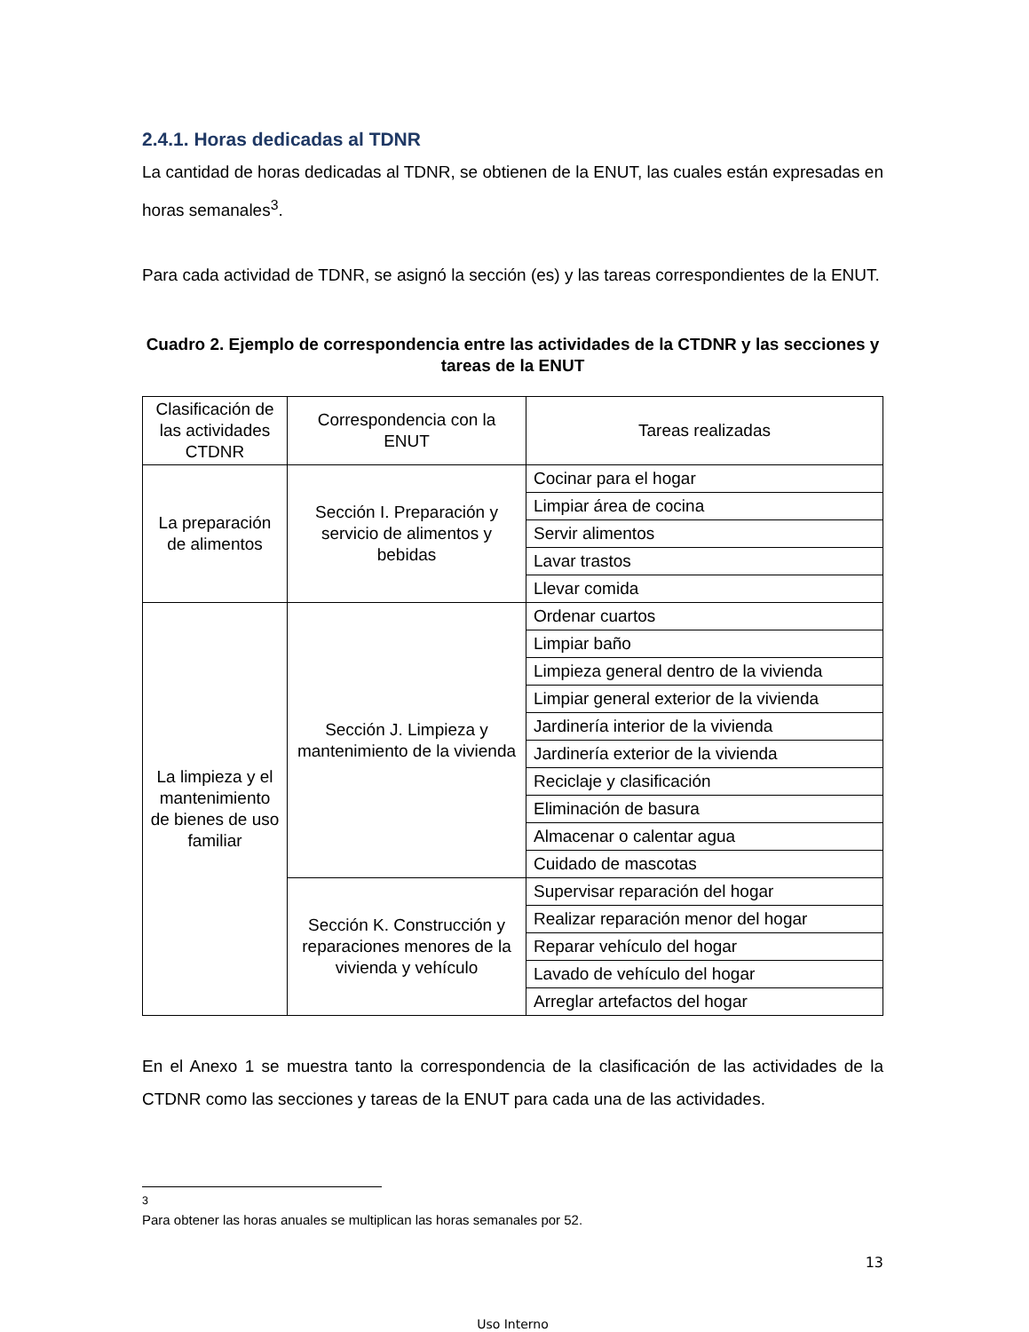2.4.1. Horas dedicadas al TDNR
La cantidad de horas dedicadas al TDNR, se obtienen de la ENUT, las cuales están expresadas en horas semanales<sup>3</sup>.
Para cada actividad de TDNR, se asignó la sección (es) y las tareas correspondientes de la ENUT.
Cuadro 2. Ejemplo de correspondencia entre las actividades de la CTDNR y las secciones y tareas de la ENUT
| Clasificación de las actividades CTDNR | Correspondencia con la ENUT | Tareas realizadas |
| La preparación de alimentos | Sección I. Preparación y servicio de alimentos y bebidas | Cocinar para el hogar |
| | | Limpiar área de cocina |
| | | Servir alimentos |
| | | Lavar trastos |
| | | Llevar comida |
| La limpieza y el mantenimiento de bienes de uso familiar | Sección J. Limpieza y mantenimiento de la vivienda | Ordenar cuartos |
| | | Limpiar baño |
| | | Limpieza general dentro de la vivienda |
| | | Limpiar general exterior de la vivienda |
| | | Jardinería interior de la vivienda |
| | | Jardinería exterior de la vivienda |
| | | Reciclaje y clasificación |
| | | Eliminación de basura |
| | | Almacenar o calentar agua |
| | | Cuidado de mascotas |
| | Sección K. Construcción y reparaciones menores de la vivienda y vehículo | Supervisar reparación del hogar |
| | | Realizar reparación menor del hogar |
| | | Reparar vehículo del hogar |
| | | Lavado de vehículo del hogar |
| | | Arreglar artefactos del hogar |
En el Anexo 1 se muestra tanto la correspondencia de la clasificación de las actividades de la CTDNR como las secciones y tareas de la ENUT para cada una de las actividades.
<sup>3</sup> Para obtener las horas anuales se multiplican las horas semanales por 52.
13
Uso Interno